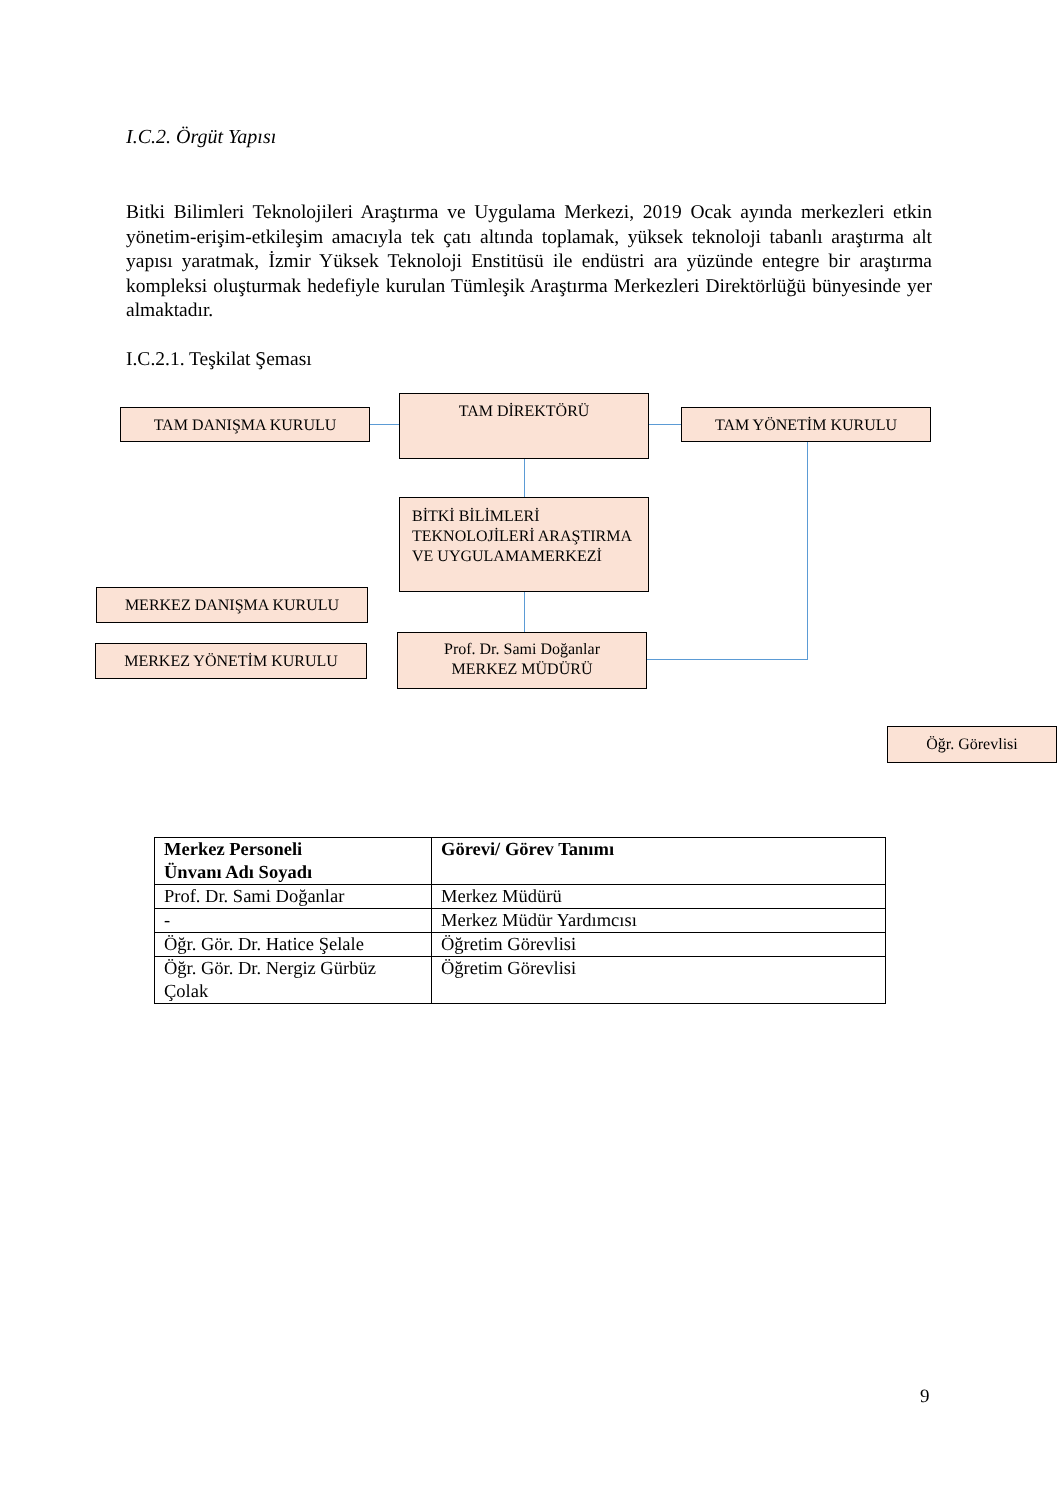I.C.2. Örgüt Yapısı
Bitki Bilimleri Teknolojileri Araştırma ve Uygulama Merkezi, 2019 Ocak ayında merkezleri etkin yönetim-erişim-etkileşim amacıyla tek çatı altında toplamak, yüksek teknoloji tabanlı araştırma alt yapısı yaratmak, İzmir Yüksek Teknoloji Enstitüsü ile endüstri ara yüzünde entegre bir araştırma kompleksi oluşturmak hedefiyle kurulan Tümleşik Araştırma Merkezleri Direktörlüğü bünyesinde yer almaktadır.
I.C.2.1. Teşkilat Şeması
TAM DANIŞMA KURULU
TAM DİREKTÖRÜ
TAM YÖNETİM KURULU
BİTKİ BİLİMLERİ TEKNOLOJİLERİ ARAŞTIRMA VE UYGULAMAMERKEZİ
MERKEZ DANIŞMA KURULU
MERKEZ YÖNETİM KURULU
Prof. Dr. Sami Doğanlar
MERKEZ MÜDÜRÜ
Öğr. Görevlisi
| Merkez Personeli Ünvanı Adı Soyadı | Görevi/ Görev Tanımı |
| --- | --- |
| Prof. Dr. Sami Doğanlar | Merkez Müdürü |
| - | Merkez Müdür Yardımcısı |
| Öğr. Gör. Dr. Hatice Şelale | Öğretim Görevlisi |
| Öğr. Gör. Dr. Nergiz Gürbüz Çolak | Öğretim Görevlisi |
9